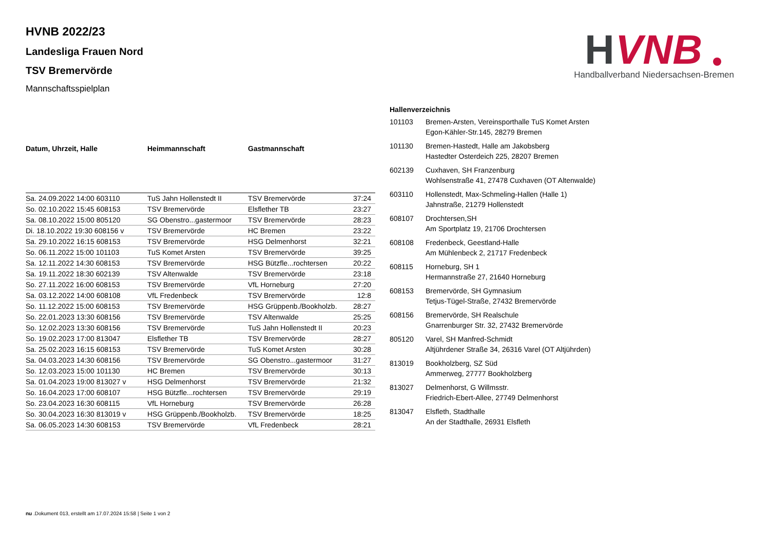H
VNB
Handballverband Niedersachsen-Bremen
HVNB 2022/23
Landesliga Frauen Nord
TSV Bremervörde
Mannschaftsspielplan
| Datum, Uhrzeit, Halle | Heimmannschaft | Gastmannschaft | |
| --- | --- | --- | --- |
| Sa. 24.09.2022 14:00 603110 | TuS Jahn Hollenstedt II | TSV Bremervörde | 37:24 |
| So. 02.10.2022 15:45 608153 | TSV Bremervörde | Elsflether TB | 23:27 |
| Sa. 08.10.2022 15:00 805120 | SG Obenstro...gastermoor | TSV Bremervörde | 28:23 |
| Di. 18.10.2022 19:30 608156 v | TSV Bremervörde | HC Bremen | 23:22 |
| Sa. 29.10.2022 16:15 608153 | TSV Bremervörde | HSG Delmenhorst | 32:21 |
| So. 06.11.2022 15:00 101103 | TuS Komet Arsten | TSV Bremervörde | 39:25 |
| Sa. 12.11.2022 14:30 608153 | TSV Bremervörde | HSG Bützfle...rochtersen | 20:22 |
| Sa. 19.11.2022 18:30 602139 | TSV Altenwalde | TSV Bremervörde | 23:18 |
| So. 27.11.2022 16:00 608153 | TSV Bremervörde | VfL Horneburg | 27:20 |
| Sa. 03.12.2022 14:00 608108 | VfL Fredenbeck | TSV Bremervörde | 12:8 |
| So. 11.12.2022 15:00 608153 | TSV Bremervörde | HSG Grüppenb./Bookholzb. | 28:27 |
| So. 22.01.2023 13:30 608156 | TSV Bremervörde | TSV Altenwalde | 25:25 |
| So. 12.02.2023 13:30 608156 | TSV Bremervörde | TuS Jahn Hollenstedt II | 20:23 |
| So. 19.02.2023 17:00 813047 | Elsflether TB | TSV Bremervörde | 28:27 |
| Sa. 25.02.2023 16:15 608153 | TSV Bremervörde | TuS Komet Arsten | 30:28 |
| Sa. 04.03.2023 14:30 608156 | TSV Bremervörde | SG Obenstro...gastermoor | 31:27 |
| So. 12.03.2023 15:00 101130 | HC Bremen | TSV Bremervörde | 30:13 |
| Sa. 01.04.2023 19:00 813027 v | HSG Delmenhorst | TSV Bremervörde | 21:32 |
| So. 16.04.2023 17:00 608107 | HSG Bützfle...rochtersen | TSV Bremervörde | 29:19 |
| So. 23.04.2023 16:30 608115 | VfL Horneburg | TSV Bremervörde | 26:28 |
| So. 30.04.2023 16:30 813019 v | HSG Grüppenb./Bookholzb. | TSV Bremervörde | 18:25 |
| Sa. 06.05.2023 14:30 608153 | TSV Bremervörde | VfL Fredenbeck | 28:21 |
| Hallenverzeichnis | |
| --- | --- |
| 101103 | Bremen-Arsten, Vereinsporthalle TuS Komet Arsten Egon-Kähler-Str.145, 28279 Bremen |
| 101130 | Bremen-Hastedt, Halle am Jakobsberg Hastedter Osterdeich 225, 28207 Bremen |
| 602139 | Cuxhaven, SH Franzenburg Wohlsenstraße 41, 27478 Cuxhaven (OT Altenwalde) |
| 603110 | Hollenstedt, Max-Schmeling-Hallen (Halle 1) Jahnstraße, 21279 Hollenstedt |
| 608107 | Drochtersen,SH Am Sportplatz 19, 21706 Drochtersen |
| 608108 | Fredenbeck, Geestland-Halle Am Mühlenbeck 2, 21717 Fredenbeck |
| 608115 | Horneburg, SH 1 Hermannstraße 27, 21640 Horneburg |
| 608153 | Bremervörde, SH Gymnasium Tetjus-Tügel-Straße, 27432 Bremervörde |
| 608156 | Bremervörde, SH Realschule Gnarrenburger Str. 32, 27432 Bremervörde |
| 805120 | Varel, SH Manfred-Schmidt Altjührdener Straße 34, 26316 Varel (OT Altjührden) |
| 813019 | Bookholzberg, SZ Süd Ammerweg, 27777 Bookholzberg |
| 813027 | Delmenhorst, G Willmsstr. Friedrich-Ebert-Allee, 27749 Delmenhorst |
| 813047 | Elsfleth, Stadthalle An der Stadthalle, 26931 Elsfleth |
nu .Dokument 013, erstellt am 17.07.2024 15:58 | Seite 1 von 2